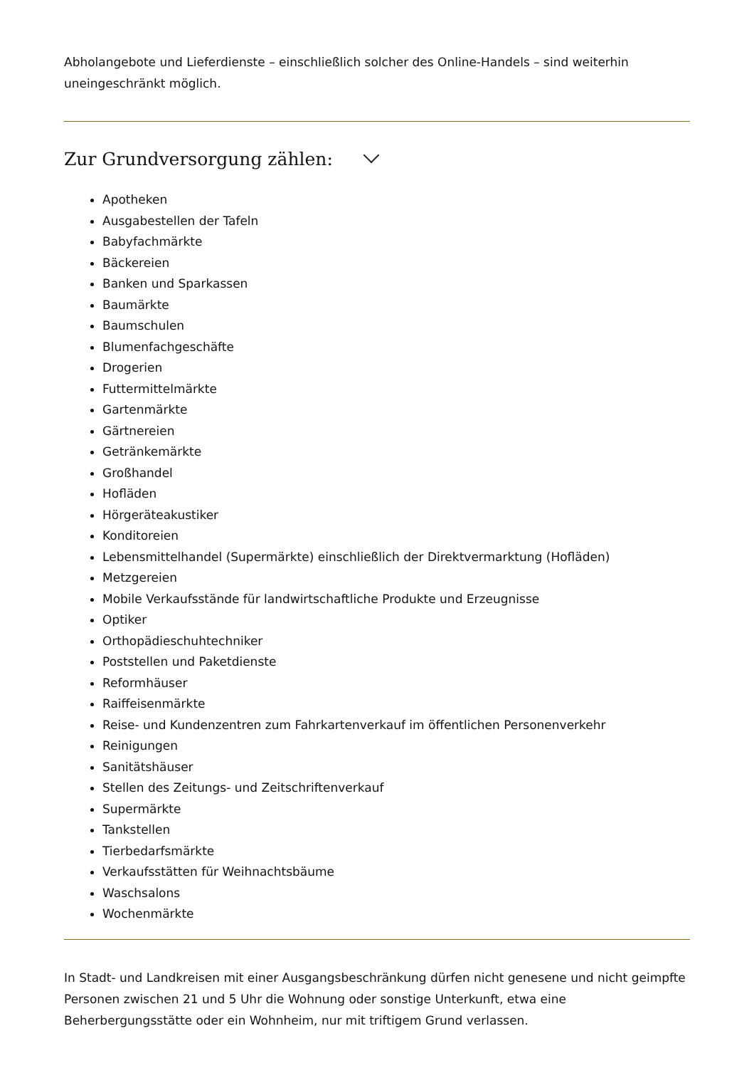Abholangebote und Lieferdienste – einschließlich solcher des Online-Handels – sind weiterhin uneingeschränkt möglich.
Zur Grundversorgung zählen:
Apotheken
Ausgabestellen der Tafeln
Babyfachmärkte
Bäckereien
Banken und Sparkassen
Baumärkte
Baumschulen
Blumenfachgeschäfte
Drogerien
Futtermittelmärkte
Gartenmärkte
Gärtnereien
Getränkemärkte
Großhandel
Hofläden
Hörgeräteakustiker
Konditoreien
Lebensmittelhandel (Supermärkte) einschließlich der Direktvermarktung (Hofläden)
Metzgereien
Mobile Verkaufsstände für landwirtschaftliche Produkte und Erzeugnisse
Optiker
Orthopädieschuhtechniker
Poststellen und Paketdienste
Reformhäuser
Raiffeisenmärkte
Reise- und Kundenzentren zum Fahrkartenverkauf im öffentlichen Personenverkehr
Reinigungen
Sanitätshäuser
Stellen des Zeitungs- und Zeitschriftenverkauf
Supermärkte
Tankstellen
Tierbedarfsmärkte
Verkaufsstätten für Weihnachtsbäume
Waschsalons
Wochenmärkte
In Stadt- und Landkreisen mit einer Ausgangsbeschränkung dürfen nicht genesene und nicht geimpfte Personen zwischen 21 und 5 Uhr die Wohnung oder sonstige Unterkunft, etwa eine Beherbergungsstätte oder ein Wohnheim, nur mit triftigem Grund verlassen.